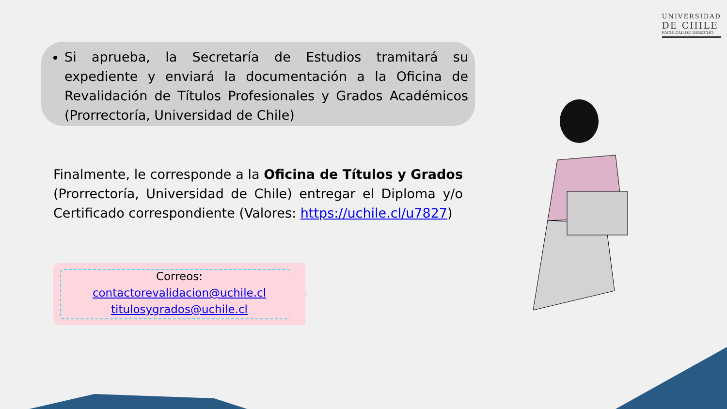UNIVERSIDAD
DE CHILE
FACULTAD DE DERECHO
Si aprueba, la Secretaría de Estudios tramitará su expediente y enviará la documentación a la Oficina de Revalidación de Títulos Profesionales y Grados Académicos (Prorrectoría, Universidad de Chile)
Finalmente, le corresponde a la Oficina de Títulos y Grados (Prorrectoría, Universidad de Chile) entregar el Diploma y/o Certificado correspondiente (Valores: https://uchile.cl/u7827)
Correos:
contactorevalidacion@uchile.cl
titulosygrados@uchile.cl